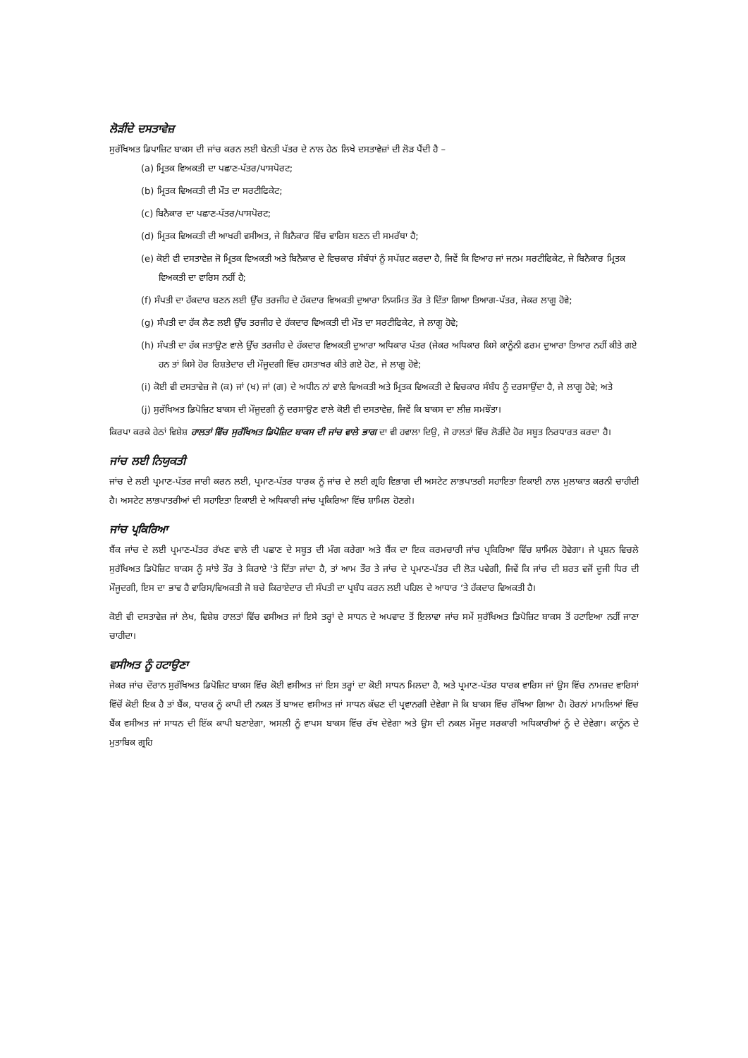ਲੋੜੀਂਦੇ ਦਸਤਾਵੇਜ਼
ਸੁਰੱਖਿਅਤ ਡਿਪਾਜ਼ਿਟ ਬਾਕਸ ਦੀ ਜਾਂਚ ਕਰਨ ਲਈ ਬੇਨਤੀ ਪੱਤਰ ਦੇ ਨਾਲ ਹੇਠ ਲਿਖੇ ਦਸਤਾਵੇਜ਼ਾਂ ਦੀ ਲੋੜ ਪੈਂਦੀ ਹੈ –
(a) ਮ੍ਰਿਤਕ ਵਿਅਕਤੀ ਦਾ ਪਛਾਣ-ਪੱਤਰ/ਪਾਸਪੋਰਟ;
(b) ਮ੍ਰਿਤਕ ਵਿਅਕਤੀ ਦੀ ਮੌਤ ਦਾ ਸਰਟੀਫਿਕੇਟ;
(c) ਬਿਨੈਕਾਰ ਦਾ ਪਛਾਣ-ਪੱਤਰ/ਪਾਸਪੋਰਟ;
(d) ਮ੍ਰਿਤਕ ਵਿਅਕਤੀ ਦੀ ਆਖਰੀ ਵਸੀਅਤ, ਜੇ ਬਿਨੈਕਾਰ ਵਿੱਚ ਵਾਰਿਸ ਬਣਨ ਦੀ ਸਮਰੱਥਾ ਹੈ;
(e) ਕੋਈ ਵੀ ਦਸਤਾਵੇਜ਼ ਜੋ ਮ੍ਰਿਤਕ ਵਿਅਕਤੀ ਅਤੇ ਬਿਨੈਕਾਰ ਦੇ ਵਿਚਕਾਰ ਸੰਬੰਧਾਂ ਨੂੰ ਸਪੱਸ਼ਟ ਕਰਦਾ ਹੈ, ਜਿਵੇਂ ਕਿ ਵਿਆਹ ਜਾਂ ਜਨਮ ਸਰਟੀਫਿਕੇਟ, ਜੇ ਬਿਨੈਕਾਰ ਮ੍ਰਿਤਕ ਵਿਅਕਤੀ ਦਾ ਵਾਰਿਸ ਨਹੀਂ ਹੈ;
(f) ਸੰਪਤੀ ਦਾ ਹੱਕਦਾਰ ਬਣਨ ਲਈ ਉੱਚ ਤਰਜੀਹ ਦੇ ਹੱਕਦਾਰ ਵਿਅਕਤੀ ਦੁਆਰਾ ਨਿਯਮਿਤ ਤੌਰ ਤੇ ਦਿੱਤਾ ਗਿਆ ਤਿਆਗ-ਪੱਤਰ, ਜੇਕਰ ਲਾਗੂ ਹੋਵੇ;
(g) ਸੰਪਤੀ ਦਾ ਹੱਕ ਲੈਣ ਲਈ ਉੱਚ ਤਰਜੀਹ ਦੇ ਹੱਕਦਾਰ ਵਿਅਕਤੀ ਦੀ ਮੌਤ ਦਾ ਸਰਟੀਫਿਕੇਟ, ਜੇ ਲਾਗੂ ਹੋਵੇ;
(h) ਸੰਪਤੀ ਦਾ ਹੱਕ ਜਤਾਉਣ ਵਾਲੇ ਉੱਚ ਤਰਜੀਹ ਦੇ ਹੱਕਦਾਰ ਵਿਅਕਤੀ ਦੁਆਰਾ ਅਧਿਕਾਰ ਪੱਤਰ (ਜੇਕਰ ਅਧਿਕਾਰ ਕਿਸੇ ਕਾਨੂੰਨੀ ਫਰਮ ਦੁਆਰਾ ਤਿਆਰ ਨਹੀਂ ਕੀਤੇ ਗਏ ਹਨ ਤਾਂ ਕਿਸੇ ਹੋਰ ਰਿਸ਼ਤੇਦਾਰ ਦੀ ਮੌਜੂਦਗੀ ਵਿੱਚ ਹਸਤਾਖਰ ਕੀਤੇ ਗਏ ਹੋਣ, ਜੇ ਲਾਗੂ ਹੋਵੇ;
(i) ਕੋਈ ਵੀ ਦਸਤਾਵੇਜ਼ ਜੋ (ਕ) ਜਾਂ (ਖ) ਜਾਂ (ਗ) ਦੇ ਅਧੀਨ ਨਾਂ ਵਾਲੇ ਵਿਅਕਤੀ ਅਤੇ ਮ੍ਰਿਤਕ ਵਿਅਕਤੀ ਦੇ ਵਿਚਕਾਰ ਸੰਬੰਧ ਨੂੰ ਦਰਸਾਉਂਦਾ ਹੈ, ਜੇ ਲਾਗੂ ਹੋਵੇ; ਅਤੇ
(j) ਸੁਰੱਖਿਅਤ ਡਿਪੋਜ਼ਿਟ ਬਾਕਸ ਦੀ ਮੌਜੂਦਗੀ ਨੂੰ ਦਰਸਾਉਣ ਵਾਲੇ ਕੋਈ ਵੀ ਦਸਤਾਵੇਜ਼, ਜਿਵੇਂ ਕਿ ਬਾਕਸ ਦਾ ਲੀਜ਼ ਸਮਝੌਤਾ।
ਕਿਰਪਾ ਕਰਕੇ ਹੇਠਾਂ ਵਿਸ਼ੇਸ਼ ਹਾਲਤਾਂ ਵਿੱਚ ਸੁਰੱਖਿਅਤ ਡਿਪੋਜ਼ਿਟ ਬਾਕਸ ਦੀ ਜਾਂਚ ਵਾਲੇ ਭਾਗ ਦਾ ਵੀ ਹਵਾਲਾ ਦਿਉ, ਜੋ ਹਾਲਤਾਂ ਵਿੱਚ ਲੋੜੀਂਦੇ ਹੋਰ ਸਬੂਤ ਨਿਰਧਾਰਤ ਕਰਦਾ ਹੈ।
ਜਾਂਚ ਲਈ ਨਿਯੁਕਤੀ
ਜਾਂਚ ਦੇ ਲਈ ਪ੍ਰਮਾਣ-ਪੱਤਰ ਜਾਰੀ ਕਰਨ ਲਈ, ਪ੍ਰਮਾਣ-ਪੱਤਰ ਧਾਰਕ ਨੂੰ ਜਾਂਚ ਦੇ ਲਈ ਗ੍ਰਹਿ ਵਿਭਾਗ ਦੀ ਅਸਟੇਟ ਲਾਭਪਾਤਰੀ ਸਹਾਇਤਾ ਇਕਾਈ ਨਾਲ ਮੁਲਾਕਾਤ ਕਰਨੀ ਚਾਹੀਦੀ ਹੈ। ਅਸਟੇਟ ਲਾਭਪਾਤਰੀਆਂ ਦੀ ਸਹਾਇਤਾ ਇਕਾਈ ਦੇ ਅਧਿਕਾਰੀ ਜਾਂਚ ਪ੍ਰਕਿਰਿਆ ਵਿੱਚ ਸ਼ਾਮਿਲ ਹੋਣਗੇ।
ਜਾਂਚ ਪ੍ਰਕਿਰਿਆ
ਬੈਂਕ ਜਾਂਚ ਦੇ ਲਈ ਪ੍ਰਮਾਣ-ਪੱਤਰ ਰੱਖਣ ਵਾਲੇ ਦੀ ਪਛਾਣ ਦੇ ਸਬੂਤ ਦੀ ਮੰਗ ਕਰੇਗਾ ਅਤੇ ਬੈਂਕ ਦਾ ਇਕ ਕਰਮਚਾਰੀ ਜਾਂਚ ਪ੍ਰਕਿਰਿਆ ਵਿੱਚ ਸ਼ਾਮਿਲ ਹੋਵੇਗਾ। ਜੇ ਪ੍ਰਸ਼ਨ ਵਿਚਲੇ ਸੁਰੱਖਿਅਤ ਡਿਪੋਜ਼ਿਟ ਬਾਕਸ ਨੂੰ ਸਾਂਝੇ ਤੌਰ ਤੇ ਕਿਰਾਏ 'ਤੇ ਦਿੱਤਾ ਜਾਂਦਾ ਹੈ, ਤਾਂ ਆਮ ਤੌਰ ਤੇ ਜਾਂਚ ਦੇ ਪ੍ਰਮਾਣ-ਪੱਤਰ ਦੀ ਲੋੜ ਪਵੇਗੀ, ਜਿਵੇਂ ਕਿ ਜਾਂਚ ਦੀ ਸ਼ਰਤ ਵਜੋਂ ਦੂਜੀ ਧਿਰ ਦੀ ਮੌਜੂਦਗੀ, ਇਸ ਦਾ ਭਾਵ ਹੈ ਵਾਰਿਸ/ਵਿਅਕਤੀ ਜੋ ਬਚੇ ਕਿਰਾਏਦਾਰ ਦੀ ਸੰਪਤੀ ਦਾ ਪ੍ਰਬੰਧ ਕਰਨ ਲਈ ਪਹਿਲ ਦੇ ਆਧਾਰ ‘ਤੇ ਹੱਕਦਾਰ ਵਿਅਕਤੀ ਹੈ।
ਕੋਈ ਵੀ ਦਸਤਾਵੇਜ਼ ਜਾਂ ਲੇਖ, ਵਿਸ਼ੇਸ਼ ਹਾਲਤਾਂ ਵਿੱਚ ਵਸੀਅਤ ਜਾਂ ਇਸੇ ਤਰ੍ਹਾਂ ਦੇ ਸਾਧਨ ਦੇ ਅਪਵਾਦ ਤੋਂ ਇਲਾਵਾ ਜਾਂਚ ਸਮੇਂ ਸੁਰੱਖਿਅਤ ਡਿਪੋਜ਼ਿਟ ਬਾਕਸ ਤੋਂ ਹਟਾਇਆ ਨਹੀਂ ਜਾਣਾ ਚਾਹੀਦਾ।
ਵਸੀਅਤ ਨੂੰ ਹਟਾਉਣਾ
ਜੇਕਰ ਜਾਂਚ ਦੌਰਾਨ ਸੁਰੱਖਿਅਤ ਡਿਪੋਜ਼ਿਟ ਬਾਕਸ ਵਿੱਚ ਕੋਈ ਵਸੀਅਤ ਜਾਂ ਇਸ ਤਰ੍ਹਾਂ ਦਾ ਕੋਈ ਸਾਧਨ ਮਿਲਦਾ ਹੈ, ਅਤੇ ਪ੍ਰਮਾਣ-ਪੱਤਰ ਧਾਰਕ ਵਾਰਿਸ ਜਾਂ ਉਸ ਵਿੱਚ ਨਾਮਜ਼ਦ ਵਾਰਿਸਾਂ ਵਿੱਚੋਂ ਕੋਈ ਇਕ ਹੈ ਤਾਂ ਬੈਂਕ, ਧਾਰਕ ਨੂੰ ਕਾਪੀ ਦੀ ਨਕਲ ਤੋਂ ਬਾਅਦ ਵਸੀਅਤ ਜਾਂ ਸਾਧਨ ਕੱਢਣ ਦੀ ਪ੍ਰਵਾਨਗੀ ਦੇਵੇਗਾ ਜੋ ਕਿ ਬਾਕਸ ਵਿੱਚ ਰੱਖਿਆ ਗਿਆ ਹੈ। ਹੋਰਨਾਂ ਮਾਮਲਿਆਂ ਵਿੱਚ ਬੈਂਕ ਵਸੀਅਤ ਜਾਂ ਸਾਧਨ ਦੀ ਇੱਕ ਕਾਪੀ ਬਣਾਏਗਾ, ਅਸਲੀ ਨੂੰ ਵਾਪਸ ਬਾਕਸ ਵਿੱਚ ਰੱਖ ਦੇਵੇਗਾ ਅਤੇ ਉਸ ਦੀ ਨਕਲ ਮੌਜੂਦ ਸਰਕਾਰੀ ਅਧਿਕਾਰੀਆਂ ਨੂੰ ਦੇ ਦੇਵੇਗਾ। ਕਾਨੂੰਨ ਦੇ ਮੁਤਾਬਿਕ ਗ੍ਰਹਿ